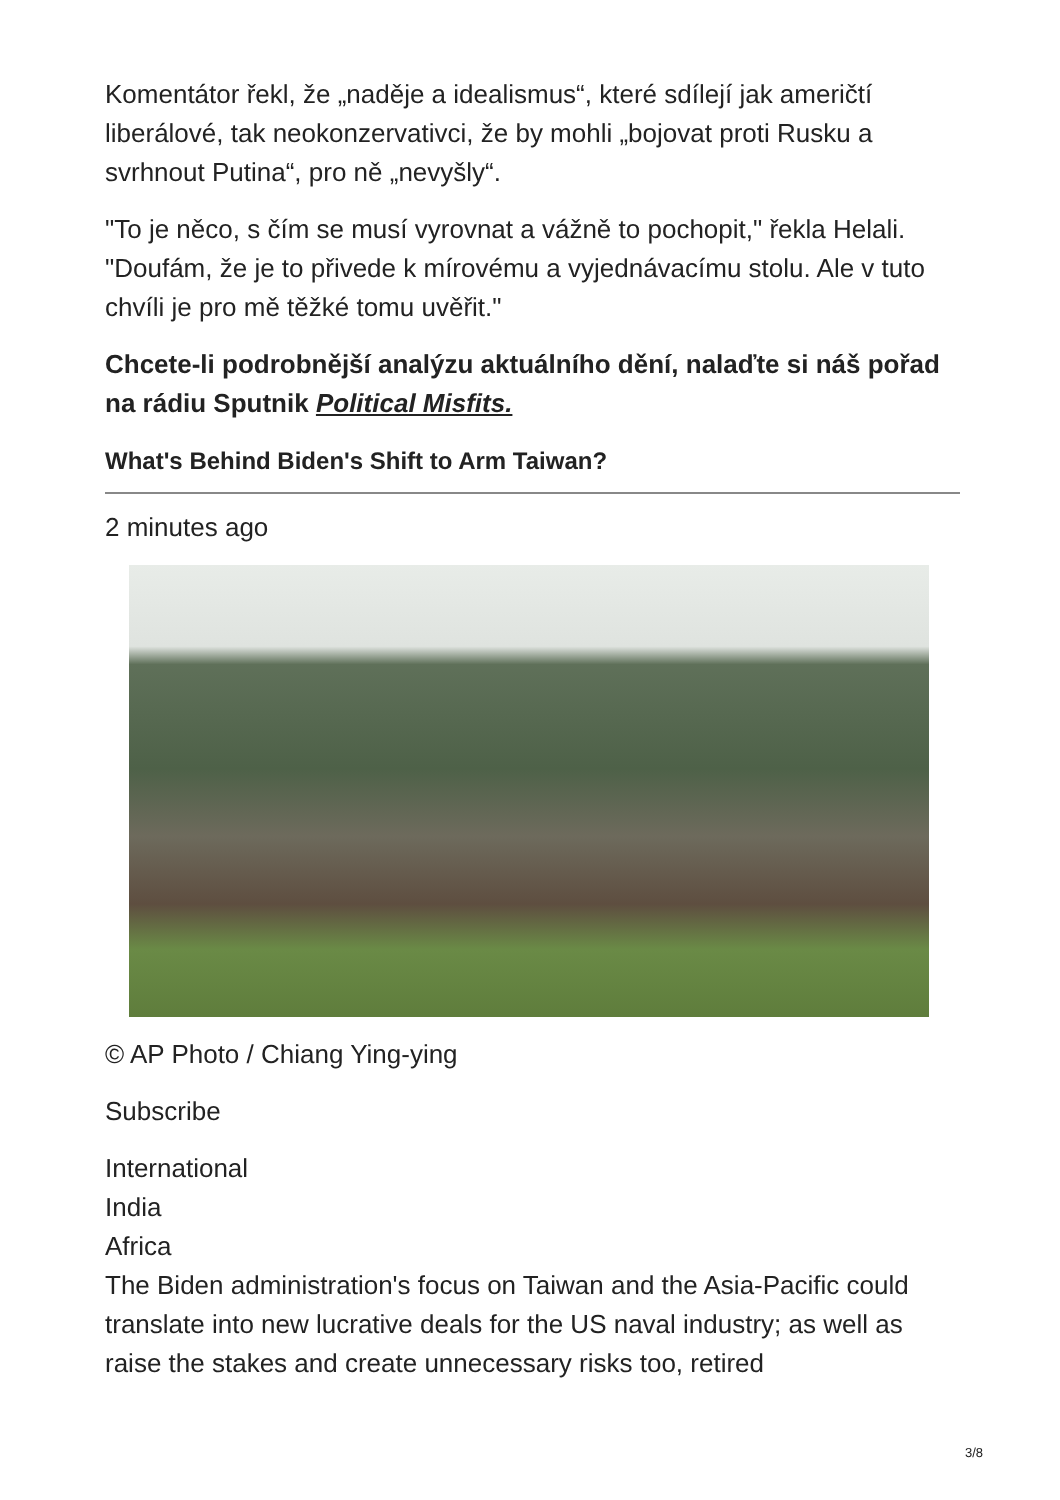Komentátor řekl, že „naděje a idealismus“, které sdílejí jak američtí liberálové, tak neokonzervativci, že by mohli „bojovat proti Rusku a svrhnout Putina“, pro ně „nevyšly“.
"To je něco, s čím se musí vyrovnat a vážně to pochopit," řekla Helali. "Doufám, že je to přivede k mírovému a vyjednávacímu stolu. Ale v tuto chvíli je pro mě těžké tomu uvěřit."
Chcete-li podrobnější analýzu aktuálního dění, nalaďte si náš pořad na rádiu Sputnik Political Misfits.
What's Behind Biden's Shift to Arm Taiwan?
2 minutes ago
© AP Photo / Chiang Ying-ying
Subscribe
International
India
Africa
The Biden administration's focus on Taiwan and the Asia-Pacific could translate into new lucrative deals for the US naval industry; as well as raise the stakes and create unnecessary risks too, retired
3/8